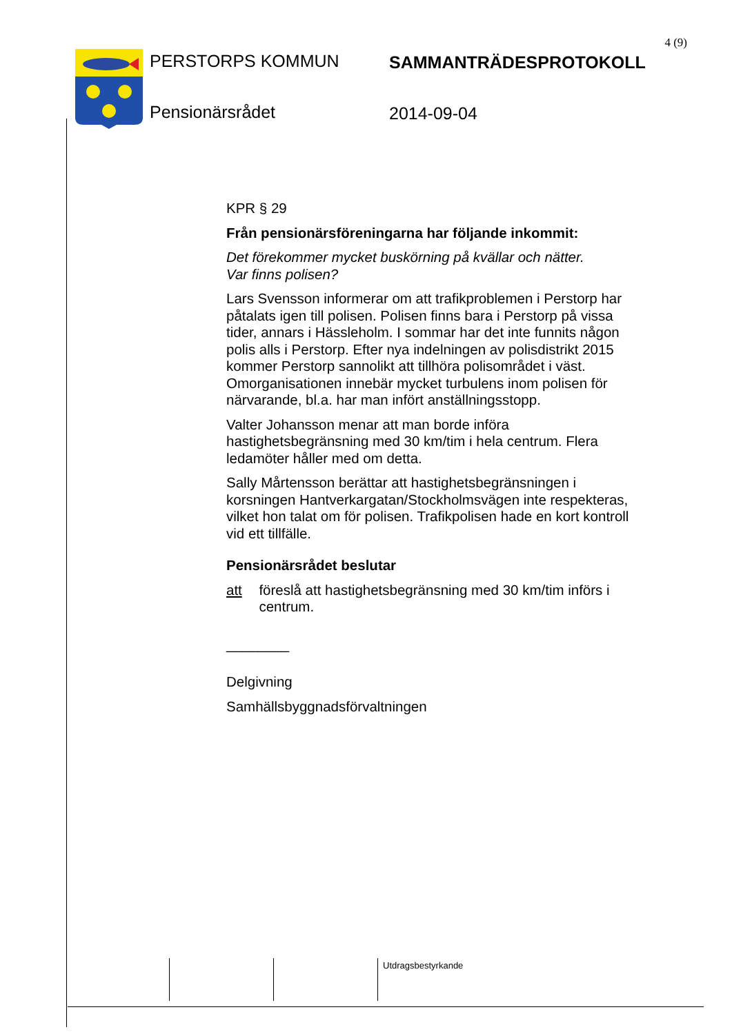4 (9)
PERSTORPS KOMMUN SAMMANTRÄDESPROTOKOLL
Pensionärsrådet 2014-09-04
KPR § 29
Från pensionärsföreningarna har följande inkommit:
Det förekommer mycket buskörning på kvällar och nätter.
Var finns polisen?
Lars Svensson informerar om att trafikproblemen i Perstorp har påtalats igen till polisen. Polisen finns bara i Perstorp på vissa tider, annars i Hässleholm. I sommar har det inte funnits någon polis alls i Perstorp. Efter nya indelningen av polisdistrikt 2015 kommer Perstorp sannolikt att tillhöra polisområdet i väst. Omorganisationen innebär mycket turbulens inom polisen för närvarande, bl.a. har man infört anställningsstopp.
Valter Johansson menar att man borde införa hastighetsbegränsning med 30 km/tim i hela centrum. Flera ledamöter håller med om detta.
Sally Mårtensson berättar att hastighetsbegränsningen i korsningen Hantverkargatan/Stockholmsvägen inte respekteras, vilket hon talat om för polisen. Trafikpolisen hade en kort kontroll vid ett tillfälle.
Pensionärsrådet beslutar
att föreslå att hastighetsbegränsning med 30 km/tim införs i centrum.
________
Delgivning
Samhällsbyggnadsförvaltningen
Utdragsbestyrkande